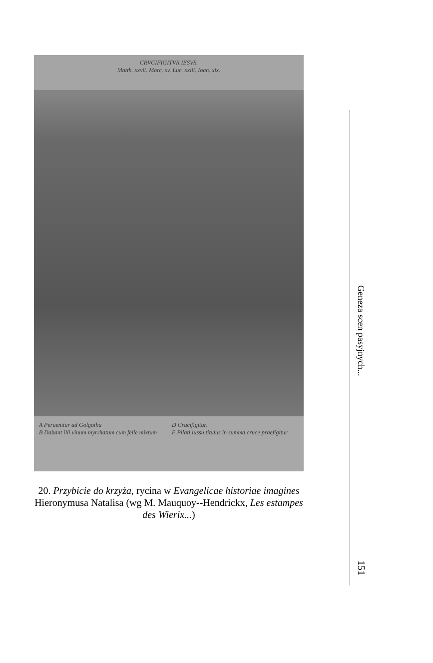CRVCIFIGITVR IESVS.
Matth. xxvii. Marc. xv. Luc. xxiii. Ioan. xix.
A Peruenitur ad Golgotha
B Dabant illi vinum myrrhatum cum felle mixtum
D Crucifigitur.
E Pilati iussu titulus in summa cruce praefigitur
20. Przybicie do krzyża, rycina w Evangelicae historiae imagines Hieronymusa Natalisa (wg M. Mauquoy-​-Hendrickx, Les estampes des Wierix...)
Geneza scen pasyjnych...
151